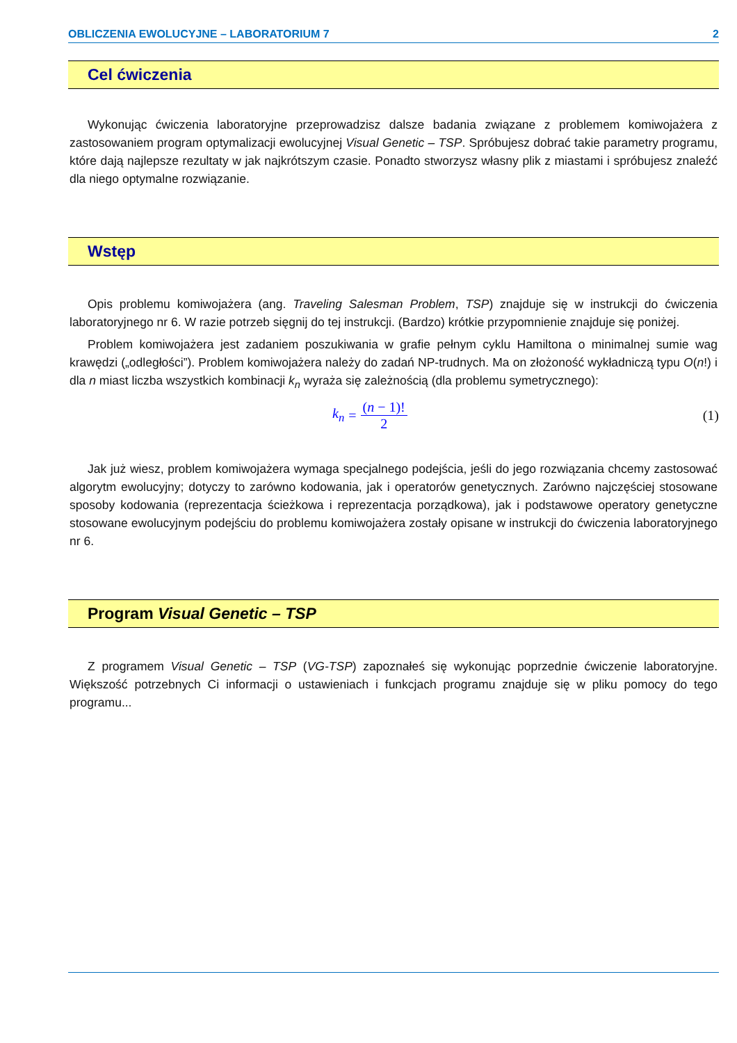OBLICZENIA EWOLUCYJNE – LABORATORIUM 7 2
Cel ćwiczenia
Wykonując ćwiczenia laboratoryjne przeprowadzisz dalsze badania związane z problemem komiwojażera z zastosowaniem program optymalizacji ewolucyjnej Visual Genetic – TSP. Spróbujesz dobrać takie parametry programu, które dają najlepsze rezultaty w jak najkrótszym czasie. Ponadto stworzysz własny plik z miastami i spróbujesz znaleźć dla niego optymalne rozwiązanie.
Wstęp
Opis problemu komiwojażera (ang. Traveling Salesman Problem, TSP) znajduje się w instrukcji do ćwiczenia laboratoryjnego nr 6. W razie potrzeb sięgnij do tej instrukcji. (Bardzo) krótkie przypomnienie znajduje się poniżej.
Problem komiwojażera jest zadaniem poszukiwania w grafie pełnym cyklu Hamiltona o minimalnej sumie wag krawędzi („odległości”). Problem komiwojażera należy do zadań NP-trudnych. Ma on złożoność wykładniczą typu O(n!) i dla n miast liczba wszystkich kombinacji k<sub>n</sub> wyraża się zależnością (dla problemu symetrycznego):
k<sub>n</sub> = (n − 1)! 2 (1)
Jak już wiesz, problem komiwojażera wymaga specjalnego podejścia, jeśli do jego rozwiązania chcemy zastosować algorytm ewolucyjny; dotyczy to zarówno kodowania, jak i operatorów genetycznych. Zarówno najczęściej stosowane sposoby kodowania (reprezentacja ścieżkowa i reprezentacja porządkowa), jak i podstawowe operatory genetyczne stosowane ewolucyjnym podejściu do problemu komiwojażera zostały opisane w instrukcji do ćwiczenia laboratoryjnego nr 6.
Program Visual Genetic – TSP
Z programem Visual Genetic – TSP (VG-TSP) zapoznałeś się wykonując poprzednie ćwiczenie laboratoryjne. Większość potrzebnych Ci informacji o ustawieniach i funkcjach programu znajduje się w pliku pomocy do tego programu...